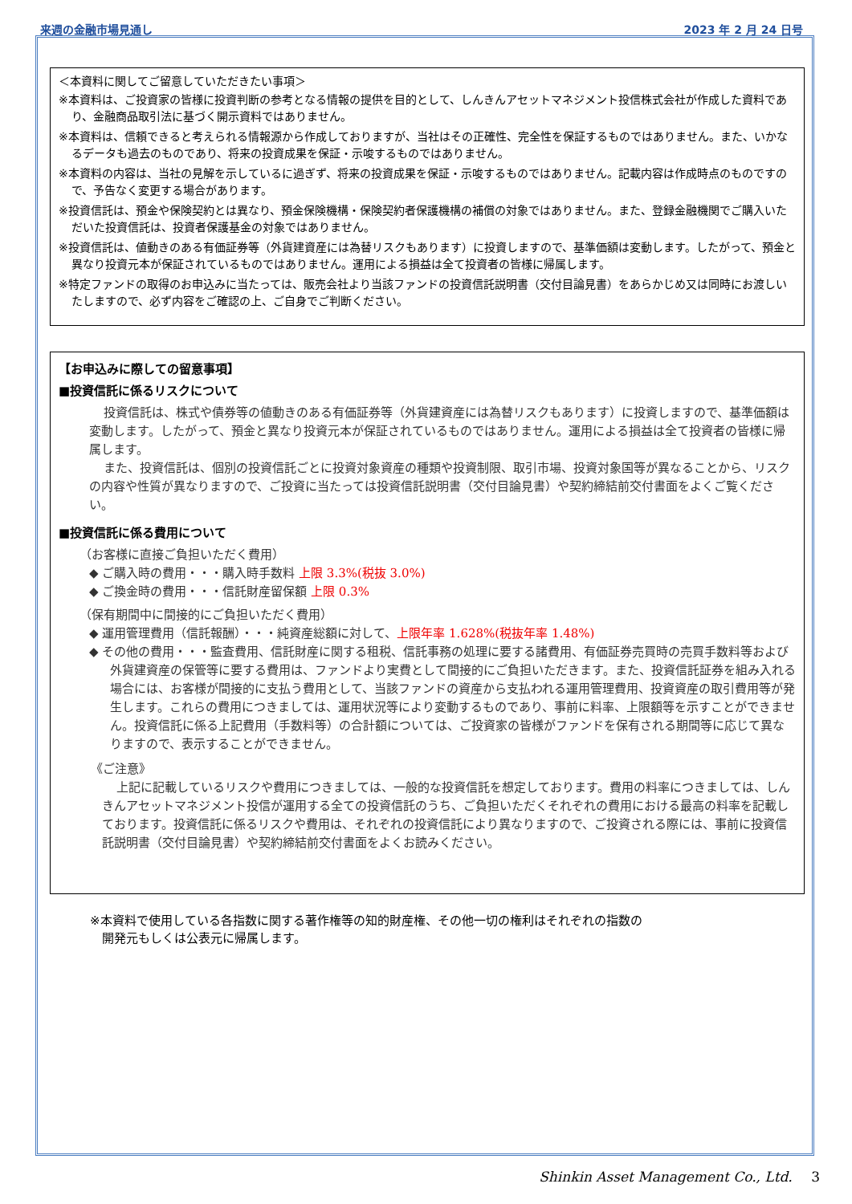来週の金融市場見通し 2023 年 2 月 24 日号
＜本資料に関してご留意していただきたい事項＞
※本資料は、ご投資家の皆様に投資判断の参考となる情報の提供を目的として、しんきんアセットマネジメント投信株式会社が作成した資料であり、金融商品取引法に基づく開示資料ではありません。
※本資料は、信頼できると考えられる情報源から作成しておりますが、当社はその正確性、完全性を保証するものではありません。また、いかなるデータも過去のものであり、将来の投資成果を保証・示唆するものではありません。
※本資料の内容は、当社の見解を示しているに過ぎず、将来の投資成果を保証・示唆するものではありません。記載内容は作成時点のものですので、予告なく変更する場合があります。
※投資信託は、預金や保険契約とは異なり、預金保険機構・保険契約者保護機構の補償の対象ではありません。また、登録金融機関でご購入いただいた投資信託は、投資者保護基金の対象ではありません。
※投資信託は、値動きのある有価証券等（外貨建資産には為替リスクもあります）に投資しますので、基準価額は変動します。したがって、預金と異なり投資元本が保証されているものではありません。運用による損益は全て投資者の皆様に帰属します。
※特定ファンドの取得のお申込みに当たっては、販売会社より当該ファンドの投資信託説明書（交付目論見書）をあらかじめ又は同時にお渡しいたしますので、必ず内容をご確認の上、ご自身でご判断ください。
【お申込みに際しての留意事項】
■投資信託に係るリスクについて
投資信託は、株式や債券等の値動きのある有価証券等（外貨建資産には為替リスクもあります）に投資しますので、基準価額は変動します。したがって、預金と異なり投資元本が保証されているものではありません。運用による損益は全て投資者の皆様に帰属します。
また、投資信託は、個別の投資信託ごとに投資対象資産の種類や投資制限、取引市場、投資対象国等が異なることから、リスクの内容や性質が異なりますので、ご投資に当たっては投資信託説明書（交付目論見書）や契約締結前交付書面をよくご覧ください。
■投資信託に係る費用について
（お客様に直接ご負担いただく費用）
◆ ご購入時の費用・・・購入時手数料 上限 3.3%(税抜 3.0%)
◆ ご換金時の費用・・・信託財産留保額 上限 0.3%
（保有期間中に間接的にご負担いただく費用）
◆ 運用管理費用（信託報酬）・・・純資産総額に対して、上限年率 1.628%(税抜年率 1.48%)
◆ その他の費用・・・監査費用、信託財産に関する租税、信託事務の処理に要する諸費用、有価証券売買時の売買手数料等および外貨建資産の保管等に要する費用は、ファンドより実費として間接的にご負担いただきます。また、投資信託証券を組み入れる場合には、お客様が間接的に支払う費用として、当該ファンドの資産から支払われる運用管理費用、投資資産の取引費用等が発生します。これらの費用につきましては、運用状況等により変動するものであり、事前に料率、上限額等を示すことができません。投資信託に係る上記費用（手数料等）の合計額については、ご投資家の皆様がファンドを保有される期間等に応じて異なりますので、表示することができません。
《ご注意》
上記に記載しているリスクや費用につきましては、一般的な投資信託を想定しております。費用の料率につきましては、しんきんアセットマネジメント投信が運用する全ての投資信託のうち、ご負担いただくそれぞれの費用における最高の料率を記載しております。投資信託に係るリスクや費用は、それぞれの投資信託により異なりますので、ご投資される際には、事前に投資信託説明書（交付目論見書）や契約締結前交付書面をよくお読みください。
※本資料で使用している各指数に関する著作権等の知的財産権、その他一切の権利はそれぞれの指数の
　開発元もしくは公表元に帰属します。
Shinkin Asset Management Co., Ltd. 3